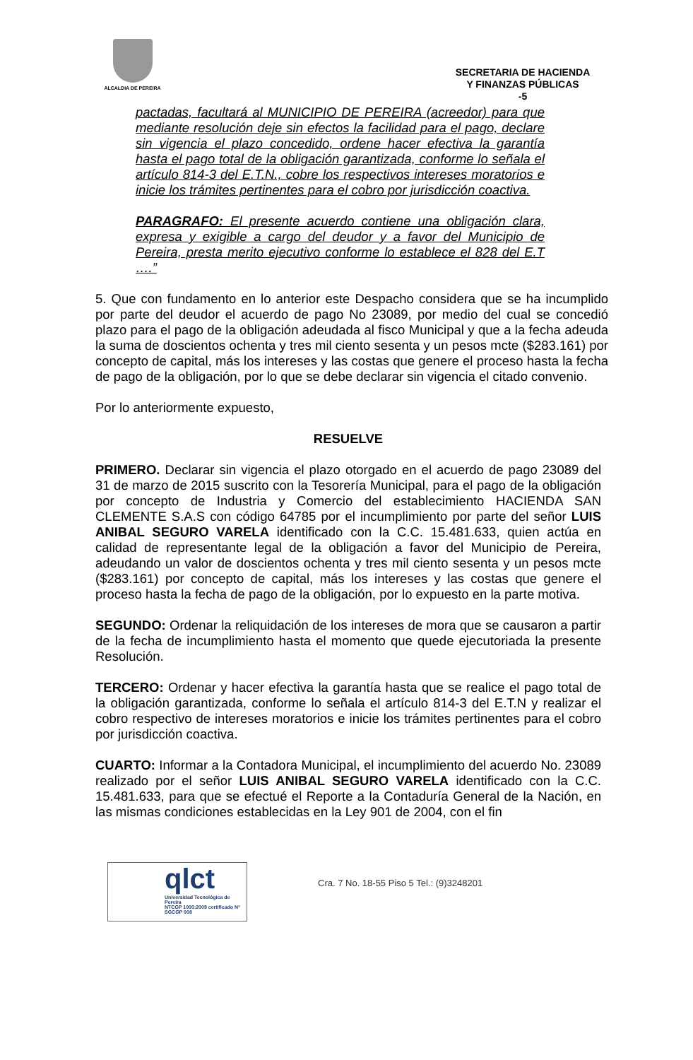ALCALDIA DE PEREIRA
SECRETARIA DE HACIENDA
Y FINANZAS PÚBLICAS
-5
pactadas, facultará al MUNICIPIO DE PEREIRA (acreedor) para que mediante resolución deje sin efectos la facilidad para el pago, declare sin vigencia el plazo concedido, ordene hacer efectiva la garantía hasta el pago total de la obligación garantizada, conforme lo señala el artículo 814-3 del E.T.N., cobre los respectivos intereses moratorios e inicie los trámites pertinentes para el cobro por jurisdicción coactiva.
PARAGRAFO: El presente acuerdo contiene una obligación clara, expresa y exigible a cargo del deudor y a favor del Municipio de Pereira, presta merito ejecutivo conforme lo establece el 828 del E.T ….”
5. Que con fundamento en lo anterior este Despacho considera que se ha incumplido por parte del deudor el acuerdo de pago No 23089, por medio del cual se concedió plazo para el pago de la obligación adeudada al fisco Municipal y que a la fecha adeuda la suma de doscientos ochenta y tres mil ciento sesenta y un pesos mcte ($283.161) por concepto de capital, más los intereses y las costas que genere el proceso hasta la fecha de pago de la obligación, por lo que se debe declarar sin vigencia el citado convenio.
Por lo anteriormente expuesto,
RESUELVE
PRIMERO. Declarar sin vigencia el plazo otorgado en el acuerdo de pago 23089 del 31 de marzo de 2015 suscrito con la Tesorería Municipal, para el pago de la obligación por concepto de Industria y Comercio del establecimiento HACIENDA SAN CLEMENTE S.A.S con código 64785 por el incumplimiento por parte del señor LUIS ANIBAL SEGURO VARELA identificado con la C.C. 15.481.633, quien actúa en calidad de representante legal de la obligación a favor del Municipio de Pereira, adeudando un valor de doscientos ochenta y tres mil ciento sesenta y un pesos mcte ($283.161) por concepto de capital, más los intereses y las costas que genere el proceso hasta la fecha de pago de la obligación, por lo expuesto en la parte motiva.
SEGUNDO: Ordenar la reliquidación de los intereses de mora que se causaron a partir de la fecha de incumplimiento hasta el momento que quede ejecutoriada la presente Resolución.
TERCERO: Ordenar y hacer efectiva la garantía hasta que se realice el pago total de la obligación garantizada, conforme lo señala el artículo 814-3 del E.T.N y realizar el cobro respectivo de intereses moratorios e inicie los trámites pertinentes para el cobro por jurisdicción coactiva.
CUARTO: Informar a la Contadora Municipal, el incumplimiento del acuerdo No. 23089 realizado por el señor LUIS ANIBAL SEGURO VARELA identificado con la C.C. 15.481.633, para que se efectué el Reporte a la Contaduría General de la Nación, en las mismas condiciones establecidas en la Ley 901 de 2004, con el fin
qlct
Universidad Tecnológica de Pereira
NTCGP 1000:2009 certificado Nº SGCGP 008
Cra. 7 No. 18-55 Piso 5 Tel.: (9)3248201